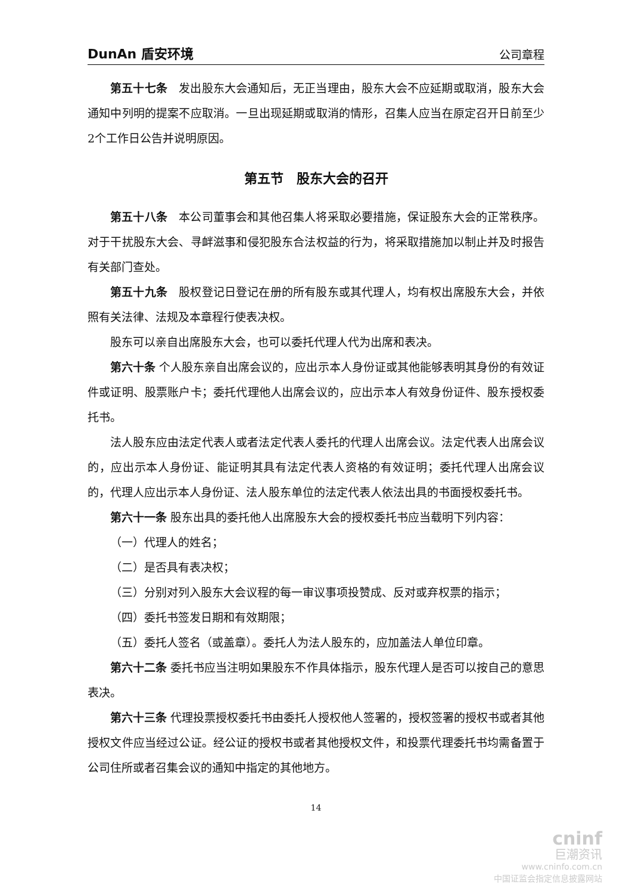DunAn 盾安环境 公司章程
第五十七条　发出股东大会通知后，无正当理由，股东大会不应延期或取消，股东大会通知中列明的提案不应取消。一旦出现延期或取消的情形，召集人应当在原定召开日前至少2个工作日公告并说明原因。
第五节　股东大会的召开
第五十八条　本公司董事会和其他召集人将采取必要措施，保证股东大会的正常秩序。对于干扰股东大会、寻衅滋事和侵犯股东合法权益的行为，将采取措施加以制止并及时报告有关部门查处。
第五十九条　股权登记日登记在册的所有股东或其代理人，均有权出席股东大会，并依照有关法律、法规及本章程行使表决权。
股东可以亲自出席股东大会，也可以委托代理人代为出席和表决。
第六十条 个人股东亲自出席会议的，应出示本人身份证或其他能够表明其身份的有效证件或证明、股票账户卡；委托代理他人出席会议的，应出示本人有效身份证件、股东授权委托书。
法人股东应由法定代表人或者法定代表人委托的代理人出席会议。法定代表人出席会议的，应出示本人身份证、能证明其具有法定代表人资格的有效证明；委托代理人出席会议的，代理人应出示本人身份证、法人股东单位的法定代表人依法出具的书面授权委托书。
第六十一条 股东出具的委托他人出席股东大会的授权委托书应当载明下列内容：
（一）代理人的姓名；
（二）是否具有表决权；
（三）分别对列入股东大会议程的每一审议事项投赞成、反对或弃权票的指示；
（四）委托书签发日期和有效期限；
（五）委托人签名（或盖章）。委托人为法人股东的，应加盖法人单位印章。
第六十二条 委托书应当注明如果股东不作具体指示，股东代理人是否可以按自己的意思表决。
第六十三条 代理投票授权委托书由委托人授权他人签署的，授权签署的授权书或者其他授权文件应当经过公证。经公证的授权书或者其他授权文件，和投票代理委托书均需备置于公司住所或者召集会议的通知中指定的其他地方。
14
cninf
巨潮资讯
www.cninfo.com.cn
中国证监会指定信息披露网站